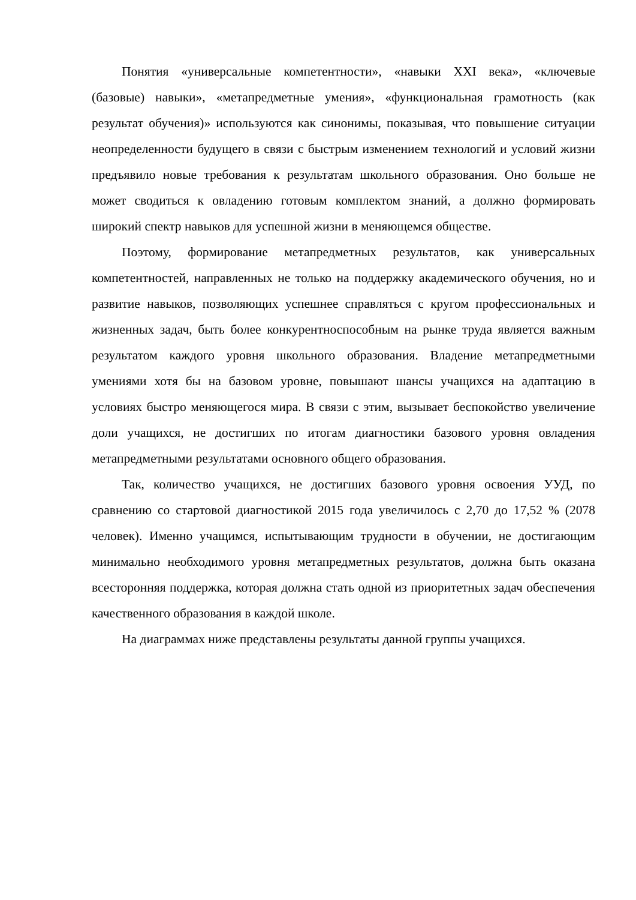Понятия «универсальные компетентности», «навыки XXI века», «ключевые (базовые) навыки», «метапредметные умения», «функциональная грамотность (как результат обучения)» используются как синонимы, показывая, что повышение ситуации неопределенности будущего в связи с быстрым изменением технологий и условий жизни предъявило новые требования к результатам школьного образования. Оно больше не может сводиться к овладению готовым комплектом знаний, а должно формировать широкий спектр навыков для успешной жизни в меняющемся обществе.
Поэтому, формирование метапредметных результатов, как универсальных компетентностей, направленных не только на поддержку академического обучения, но и развитие навыков, позволяющих успешнее справляться с кругом профессиональных и жизненных задач, быть более конкурентноспособным на рынке труда является важным результатом каждого уровня школьного образования. Владение метапредметными умениями хотя бы на базовом уровне, повышают шансы учащихся на адаптацию в условиях быстро меняющегося мира. В связи с этим, вызывает беспокойство увеличение доли учащихся, не достигших по итогам диагностики базового уровня овладения метапредметными результатами основного общего образования.
Так, количество учащихся, не достигших базового уровня освоения УУД, по сравнению со стартовой диагностикой 2015 года увеличилось с 2,70 до 17,52 % (2078 человек). Именно учащимся, испытывающим трудности в обучении, не достигающим минимально необходимого уровня метапредметных результатов, должна быть оказана всесторонняя поддержка, которая должна стать одной из приоритетных задач обеспечения качественного образования в каждой школе.
На диаграммах ниже представлены результаты данной группы учащихся.